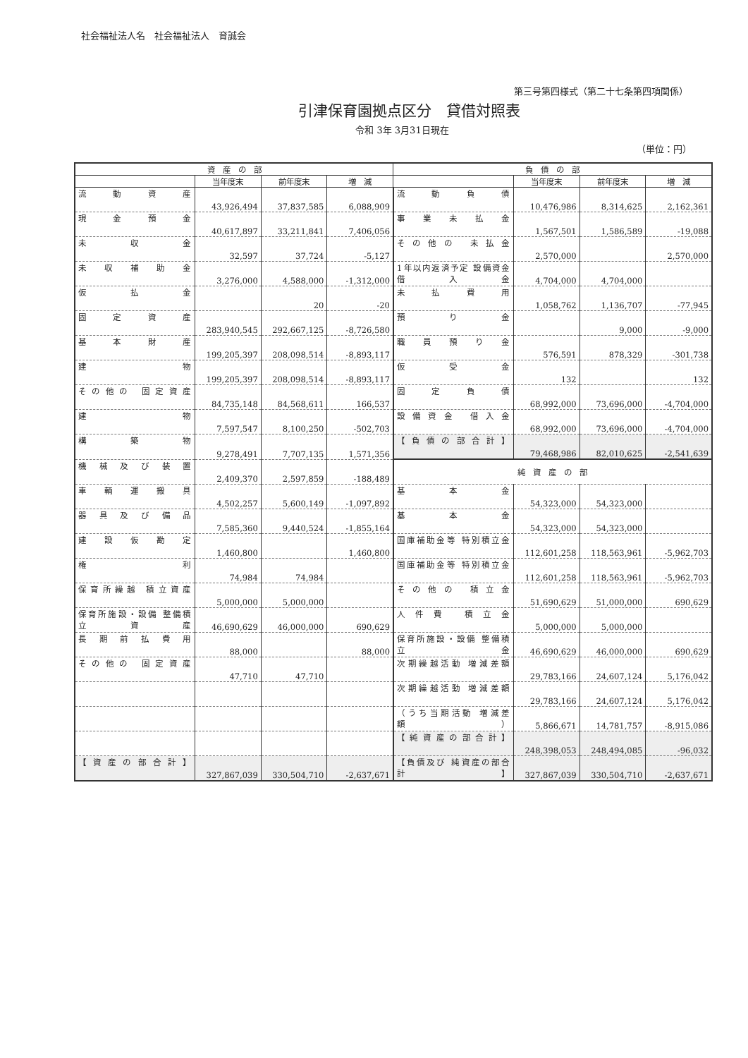社会福祉法人名　社会福祉法人　育誠会
第三号第四様式（第二十七条第四項関係）
引津保育園拠点区分　貸借対照表
令和 3年 3月31日現在
（単位：円）
| 資 産 の 部 | | | | 負 債 の 部 | | | |
| --- | --- | --- | --- | --- | --- | --- | --- |
| | 当年度末 | 前年度末 | 増 減 | | 当年度末 | 前年度末 | 増 減 |
| 流動資産 | 43,926,494 | 37,837,585 | 6,088,909 | 流動負債 | 10,476,986 | 8,314,625 | 2,162,361 |
| 現金預金 | 40,617,897 | 33,211,841 | 7,406,056 | 事業未払金 | 1,567,501 | 1,586,589 | -19,088 |
| 未収金 | 32,597 | 37,724 | -5,127 | その他の 未払金 | 2,570,000 | | 2,570,000 |
| 未収補助金 | 3,276,000 | 4,588,000 | -1,312,000 | 1年以内返済予定 設備資金借入金 | 4,704,000 | 4,704,000 | |
| 仮払金 | | 20 | -20 | 未払費用 | 1,058,762 | 1,136,707 | -77,945 |
| 固定資産 | 283,940,545 | 292,667,125 | -8,726,580 | 預り金 | | 9,000 | -9,000 |
| 基本財産 | 199,205,397 | 208,098,514 | -8,893,117 | 職員預り金 | 576,591 | 878,329 | -301,738 |
| 建物 | 199,205,397 | 208,098,514 | -8,893,117 | 仮受金 | 132 | | 132 |
| その他の 固定資産 | 84,735,148 | 84,568,611 | 166,537 | 固定負債 | 68,992,000 | 73,696,000 | -4,704,000 |
| 建物 | 7,597,547 | 8,100,250 | -502,703 | 設備資金 借入金 | 68,992,000 | 73,696,000 | -4,704,000 |
| 構築物 | 9,278,491 | 7,707,135 | 1,571,356 | 【負債の部合計】 | 79,468,986 | 82,010,625 | -2,541,639 |
| 機械及び装置 | 2,409,370 | 2,597,859 | -188,489 | 純 資 産 の 部 | | | |
| 車輌運搬具 | 4,502,257 | 5,600,149 | -1,097,892 | 基本金 | 54,323,000 | 54,323,000 | |
| 器具及び備品 | 7,585,360 | 9,440,524 | -1,855,164 | 基本金 | 54,323,000 | 54,323,000 | |
| 建設仮勘定 | 1,460,800 | | 1,460,800 | 国庫補助金等 特別積立金 | 112,601,258 | 118,563,961 | -5,962,703 |
| 権利 | 74,984 | 74,984 | | 国庫補助金等 特別積立金 | 112,601,258 | 118,563,961 | -5,962,703 |
| 保育所繰越 積立資産 | 5,000,000 | 5,000,000 | | その他の 積立金 | 51,690,629 | 51,000,000 | 690,629 |
| 保育所施設・設備 整備積立資産 | 46,690,629 | 46,000,000 | 690,629 | 人件費 積立金 | 5,000,000 | 5,000,000 | |
| 長期前払費用 | 88,000 | | 88,000 | 保育所施設・設備 整備積立金 | 46,690,629 | 46,000,000 | 690,629 |
| その他の 固定資産 | 47,710 | 47,710 | | 次期繰越活動 増減差額 | 29,783,166 | 24,607,124 | 5,176,042 |
| | | | | 次期繰越活動 増減差額 | 29,783,166 | 24,607,124 | 5,176,042 |
| | | | | （うち当期活動 増減差額） | 5,866,671 | 14,781,757 | -8,915,086 |
| | | | | 【純資産の部合計】 | 248,398,053 | 248,494,085 | -96,032 |
| 【資産の部合計】 | 327,867,039 | 330,504,710 | -2,637,671 | 【負債及び 純資産の部合計】 | 327,867,039 | 330,504,710 | -2,637,671 |